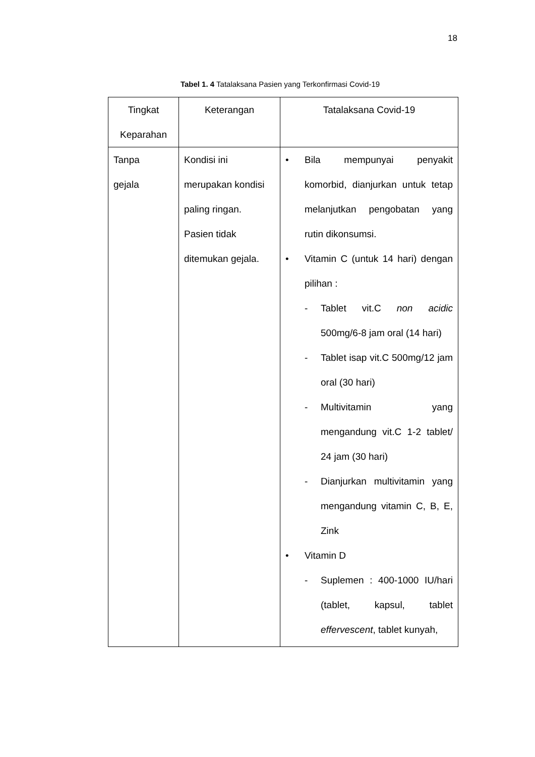18
Tabel 1. 4 Tatalaksana Pasien yang Terkonfirmasi Covid-19
| Tingkat Keparahan | Keterangan | Tatalaksana Covid-19 |
| --- | --- | --- |
| Tanpa gejala | Kondisi ini merupakan kondisi paling ringan. Pasien tidak ditemukan gejala. | • Bila mempunyai penyakit komorbid, dianjurkan untuk tetap melanjutkan pengobatan yang rutin dikonsumsi. • Vitamin C (untuk 14 hari) dengan pilihan : - Tablet vit.C non acidic 500mg/6-8 jam oral (14 hari) - Tablet isap vit.C 500mg/12 jam oral (30 hari) - Multivitamin yang mengandung vit.C 1-2 tablet/ 24 jam (30 hari) - Dianjurkan multivitamin yang mengandung vitamin C, B, E, Zink • Vitamin D - Suplemen : 400-1000 IU/hari (tablet, kapsul, tablet effervescent , tablet kunyah, |